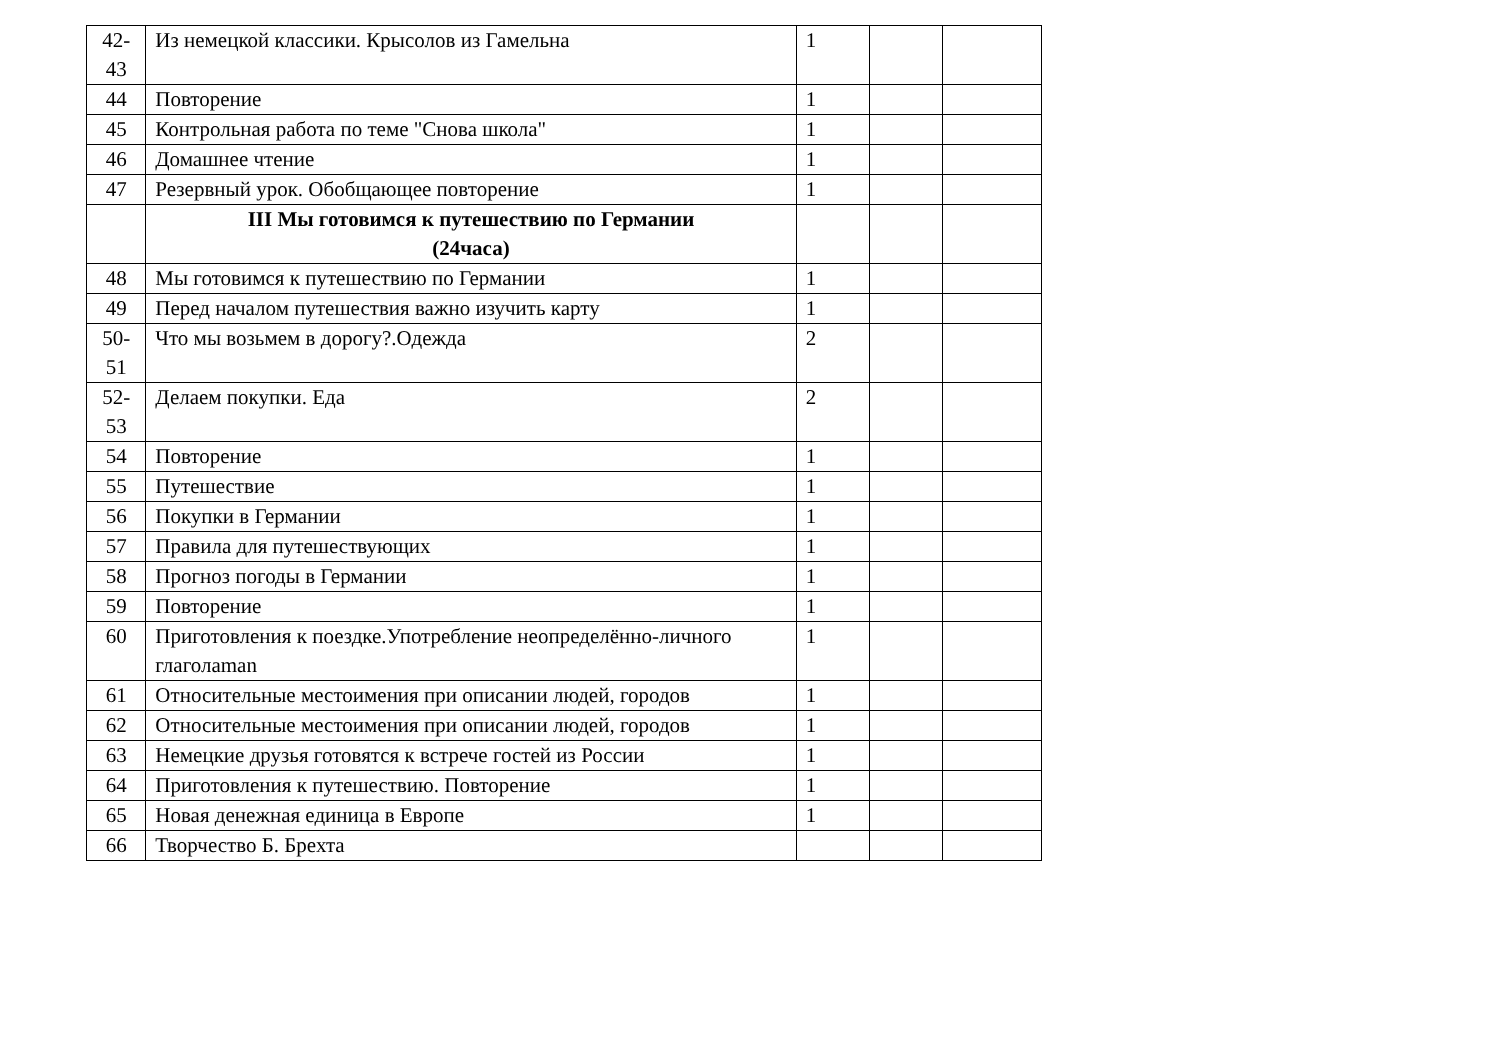| 42- 43 | Из немецкой классики. Крысолов из Гамельна | 1 | | |
| 44 | Повторение | 1 | | |
| 45 | Контрольная работа по теме "Снова школа" | 1 | | |
| 46 | Домашнее чтение | 1 | | |
| 47 | Резервный урок. Обобщающее повторение | 1 | | |
| | III Мы готовимся к путешествию по Германии (24часа) | | | |
| 48 | Мы готовимся к путешествию по Германии | 1 | | |
| 49 | Перед началом путешествия важно изучить карту | 1 | | |
| 50- 51 | Что мы возьмем в дорогу?.Одежда | 2 | | |
| 52- 53 | Делаем покупки. Еда | 2 | | |
| 54 | Повторение | 1 | | |
| 55 | Путешествие | 1 | | |
| 56 | Покупки в Германии | 1 | | |
| 57 | Правила для путешествующих | 1 | | |
| 58 | Прогноз погоды в Германии | 1 | | |
| 59 | Повторение | 1 | | |
| 60 | Приготовления к поездке.Употребление неопределённо-личного глаголаman | 1 | | |
| 61 | Относительные местоимения при описании людей, городов | 1 | | |
| 62 | Относительные местоимения при описании людей, городов | 1 | | |
| 63 | Немецкие друзья готовятся к встрече гостей из России | 1 | | |
| 64 | Приготовления к путешествию. Повторение | 1 | | |
| 65 | Новая денежная единица в Европе | 1 | | |
| 66 | Творчество Б. Брехта | | | |